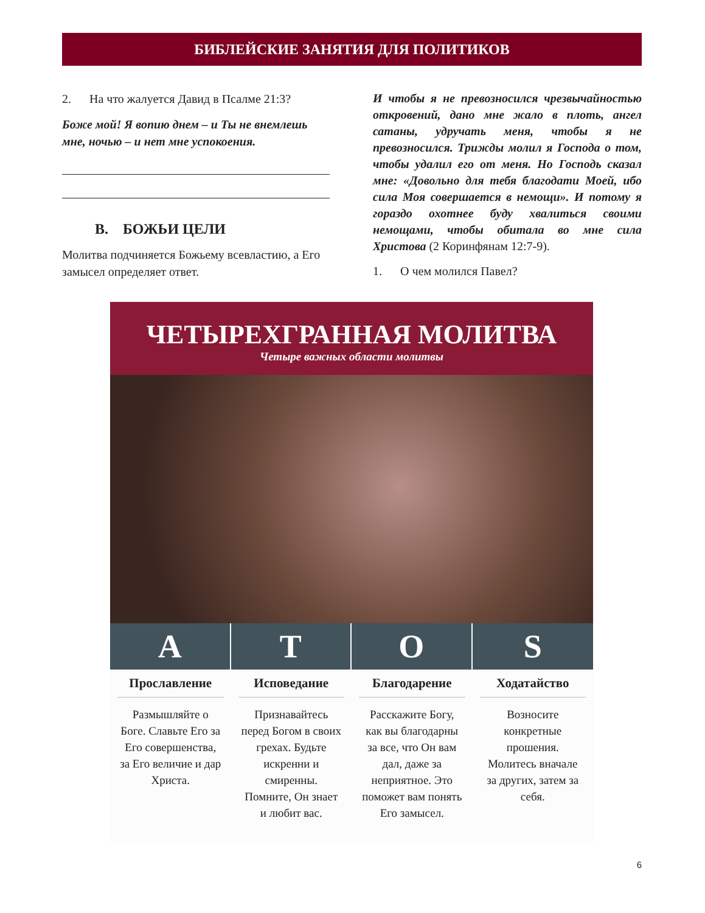БИБЛЕЙСКИЕ ЗАНЯТИЯ ДЛЯ ПОЛИТИКОВ
2. На что жалуется Давид в Псалме 21:3?
Боже мой! Я вопию днем – и Ты не внемлешь мне, ночью – и нет мне успокоения.
B. БОЖЬИ ЦЕЛИ
Молитва подчиняется Божьему всевластию, а Его замысел определяет ответ.
И чтобы я не превозносился чрезвычайностью откровений, дано мне жало в плоть, ангел сатаны, удручать меня, чтобы я не превозносился. Трижды молил я Господа о том, чтобы удалил его от меня. Но Господь сказал мне: «Довольно для тебя благодати Моей, ибо сила Моя совершается в немощи». И потому я гораздо охотнее буду хвалиться своими немощами, чтобы обитала во мне сила Христова (2 Коринфянам 12:7-9).
1. О чем молился Павел?
ЧЕТЫРЕХГРАННАЯ МОЛИТВА
Четыре важных области молитвы
A
Прославление
Размышляйте о Боге. Славьте Его за Его совершенства, за Его величие и дар Христа.
T
Исповедание
Признавайтесь перед Богом в своих грехах. Будьте искренни и смиренны. Помните, Он знает и любит вас.
O
Благодарение
Расскажите Богу, как вы благодарны за все, что Он вам дал, даже за неприятное. Это поможет вам понять Его замысел.
S
Ходатайство
Возносите конкретные прошения. Молитесь вначале за других, затем за себя.
6